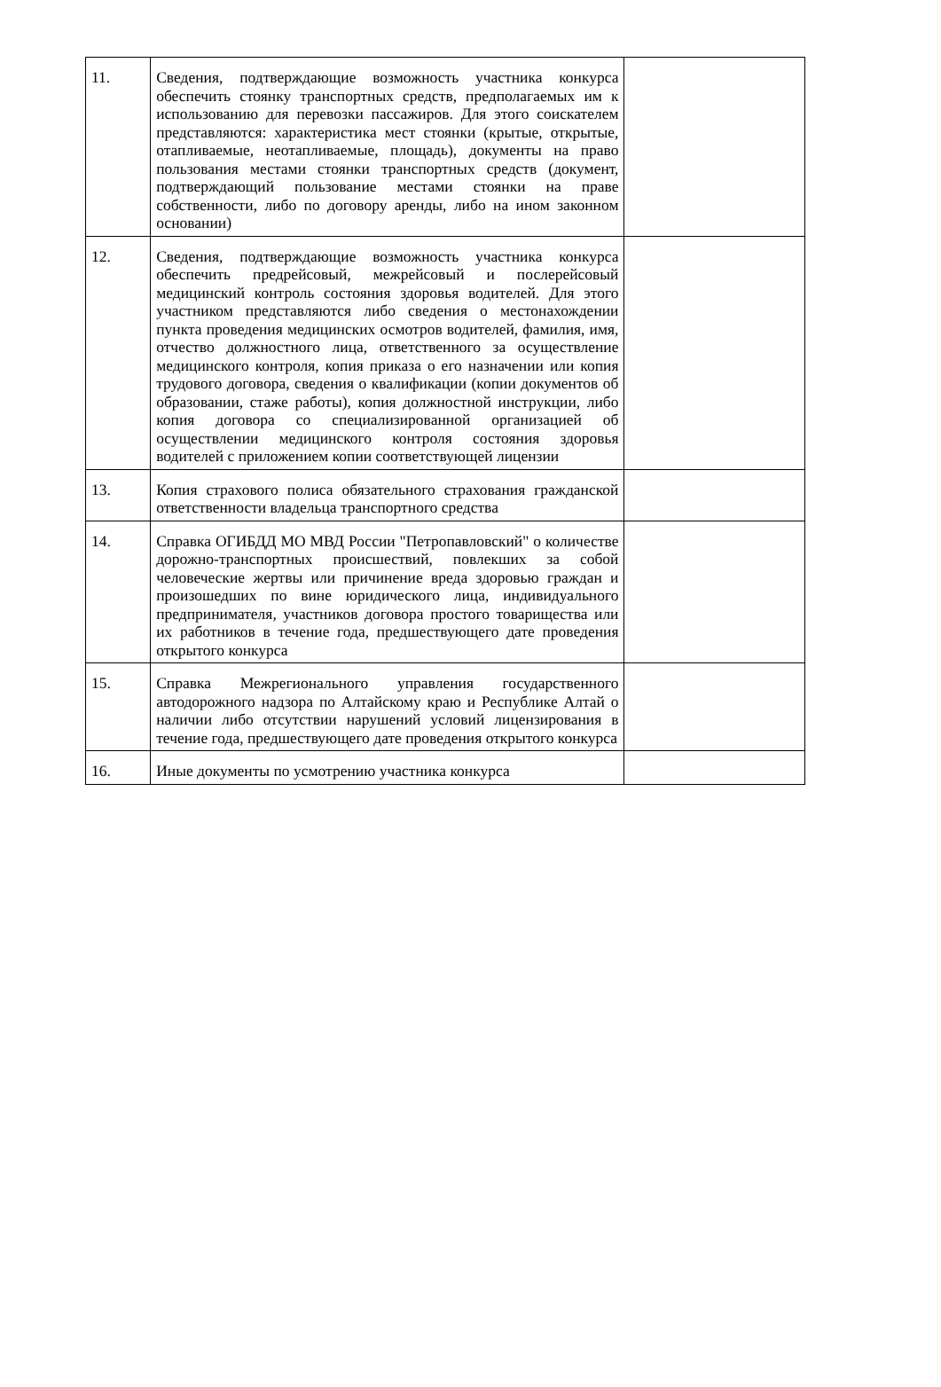| 11. | Сведения, подтверждающие возможность участника конкурса обеспечить стоянку транспортных средств, предполагаемых им к использованию для перевозки пассажиров. Для этого соискателем представляются: характеристика мест стоянки (крытые, открытые, отапливаемые, неотапливаемые, площадь), документы на право пользования местами стоянки транспортных средств (документ, подтверждающий пользование местами стоянки на праве собственности, либо по договору аренды, либо на ином законном основании) | |
| 12. | Сведения, подтверждающие возможность участника конкурса обеспечить предрейсовый, межрейсовый и послерейсовый медицинский контроль состояния здоровья водителей. Для этого участником представляются либо сведения о местонахождении пункта проведения медицинских осмотров водителей, фамилия, имя, отчество должностного лица, ответственного за осуществление медицинского контроля, копия приказа о его назначении или копия трудового договора, сведения о квалификации (копии документов об образовании, стаже работы), копия должностной инструкции, либо копия договора со специализированной организацией об осуществлении медицинского контроля состояния здоровья водителей с приложением копии соответствующей лицензии | |
| 13. | Копия страхового полиса обязательного страхования гражданской ответственности владельца транспортного средства | |
| 14. | Справка ОГИБДД МО МВД России "Петропавловский" о количестве дорожно-транспортных происшествий, повлекших за собой человеческие жертвы или причинение вреда здоровью граждан и произошедших по вине юридического лица, индивидуального предпринимателя, участников договора простого товарищества или их работников в течение года, предшествующего дате проведения открытого конкурса | |
| 15. | Справка Межрегионального управления государственного автодорожного надзора по Алтайскому краю и Республике Алтай о наличии либо отсутствии нарушений условий лицензирования в течение года, предшествующего дате проведения открытого конкурса | |
| 16. | Иные документы по усмотрению участника конкурса | |